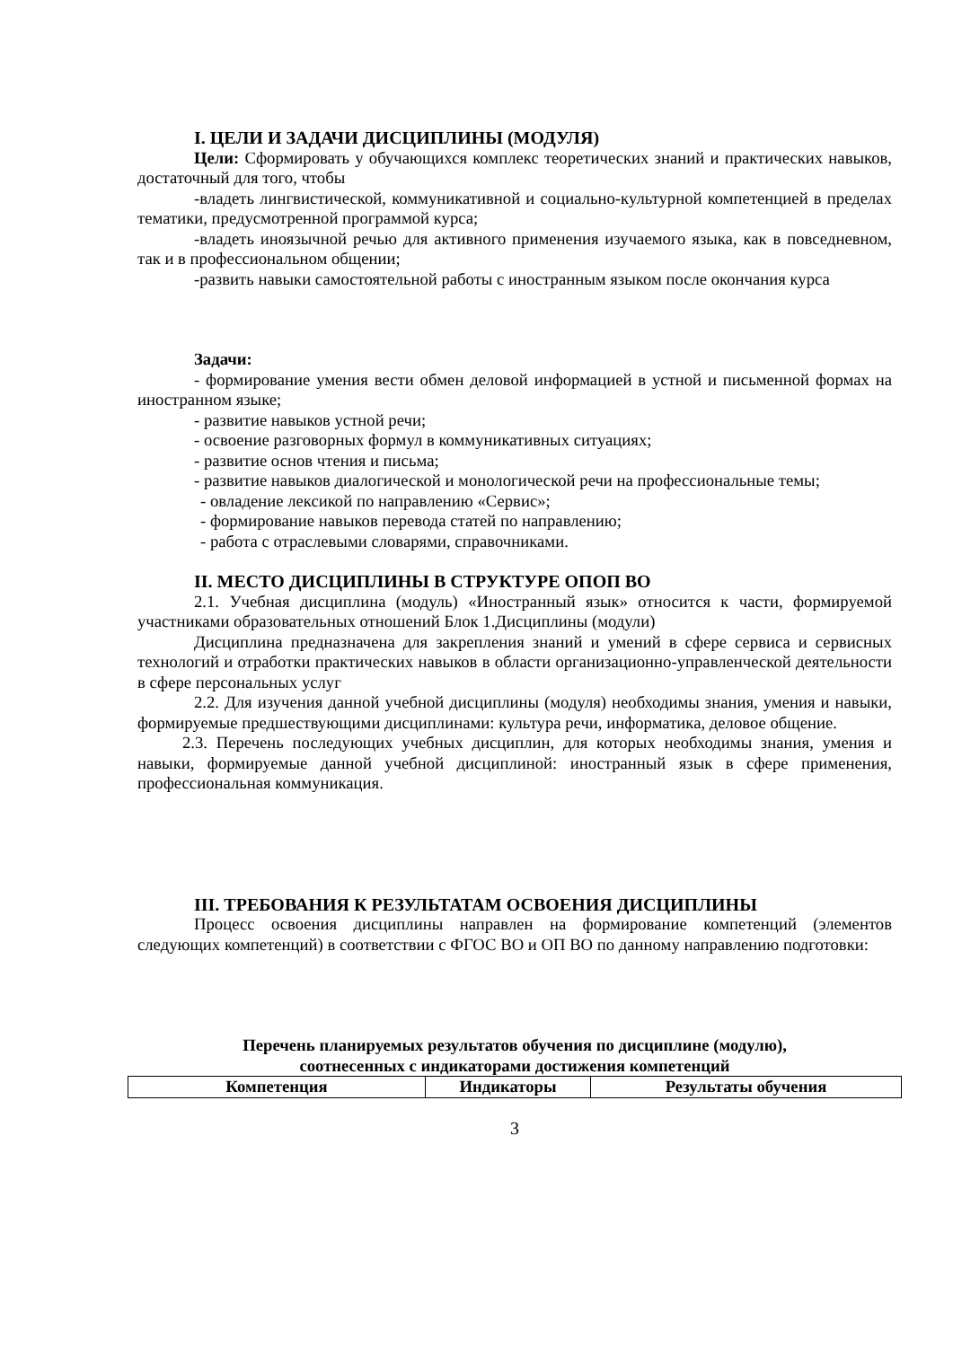I. ЦЕЛИ И ЗАДАЧИ ДИСЦИПЛИНЫ (МОДУЛЯ)
Цели: Сформировать у обучающихся комплекс теоретических знаний и практических навыков, достаточный для того, чтобы
-владеть лингвистической, коммуникативной и социально-культурной компетенцией в пределах тематики, предусмотренной программой курса;
-владеть иноязычной речью для активного применения изучаемого языка, как в повседневном, так и в профессиональном общении;
-развить навыки самостоятельной работы с иностранным языком после окончания курса
Задачи:
- формирование умения вести обмен деловой информацией в устной и письменной формах на иностранном языке;
- развитие навыков устной речи;
- освоение разговорных формул в коммуникативных ситуациях;
- развитие основ чтения и письма;
- развитие навыков диалогической и монологической речи на профессиональные темы;
- овладение лексикой по направлению «Сервис»;
- формирование навыков перевода статей по направлению;
- работа с отраслевыми словарями, справочниками.
II. МЕСТО ДИСЦИПЛИНЫ В СТРУКТУРЕ ОПОП ВО
2.1. Учебная дисциплина (модуль) «Иностранный язык» относится к части, формируемой участниками образовательных отношений Блок 1.Дисциплины (модули)
Дисциплина предназначена для закрепления знаний и умений в сфере сервиса и сервисных технологий и отработки практических навыков в области организационно-управленческой деятельности в сфере персональных услуг
2.2. Для изучения данной учебной дисциплины (модуля) необходимы знания, умения и навыки, формируемые предшествующими дисциплинами: культура речи, информатика, деловое общение.
2.3. Перечень последующих учебных дисциплин, для которых необходимы знания, умения и навыки, формируемые данной учебной дисциплиной: иностранный язык в сфере применения, профессиональная коммуникация.
III. ТРЕБОВАНИЯ К РЕЗУЛЬТАТАМ ОСВОЕНИЯ ДИСЦИПЛИНЫ
Процесс освоения дисциплины направлен на формирование компетенций (элементов следующих компетенций) в соответствии с ФГОС ВО и ОП ВО по данному направлению подготовки:
Перечень планируемых результатов обучения по дисциплине (модулю),
соотнесенных с индикаторами достижения компетенций
| Компетенция | Индикаторы | Результаты обучения |
| --- | --- | --- |
3